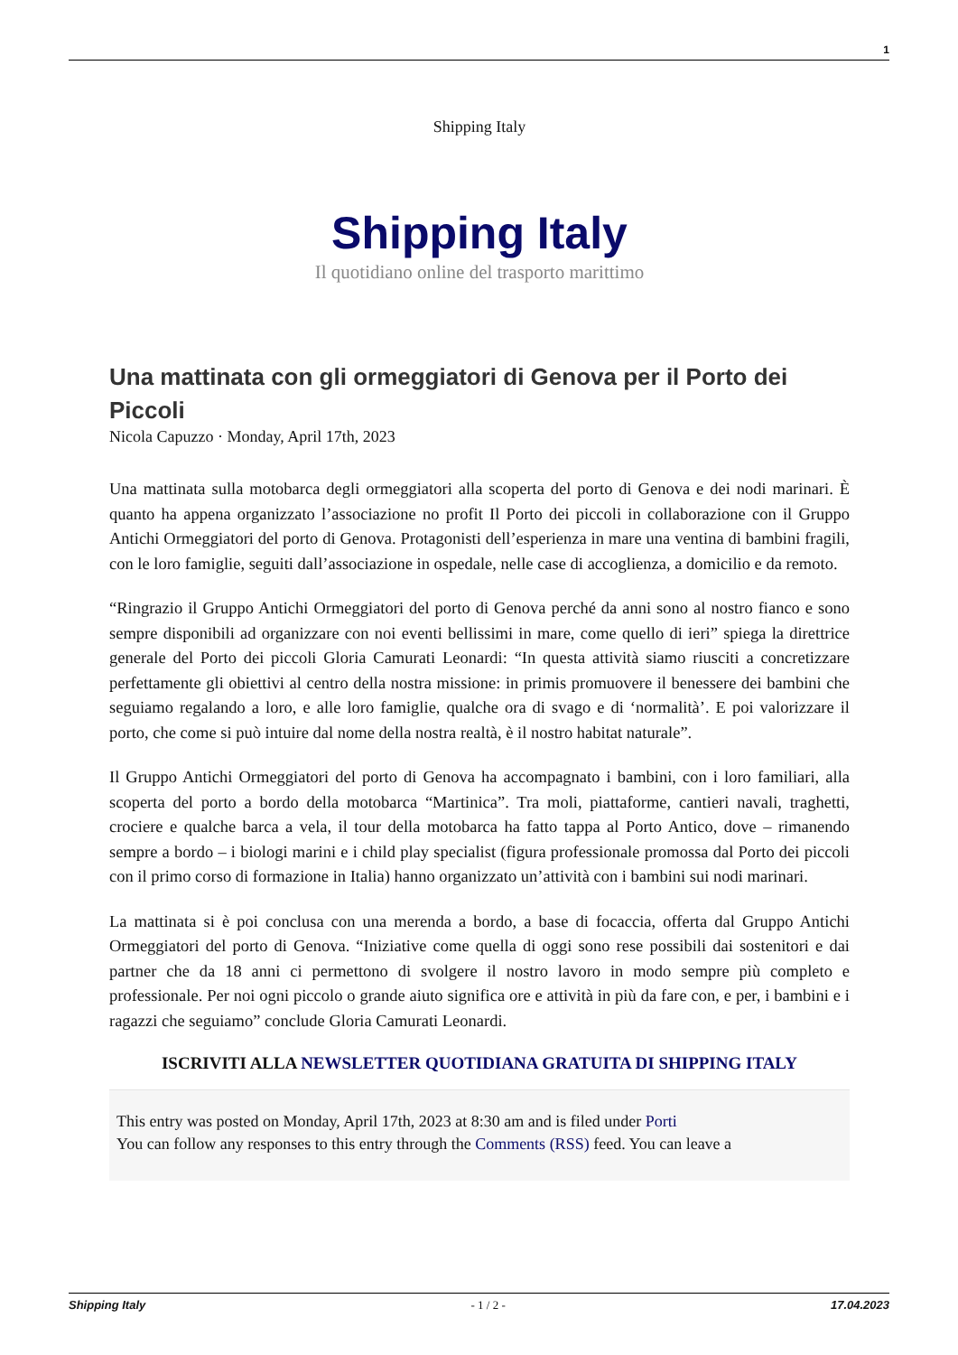1
Shipping Italy
Shipping Italy
Il quotidiano online del trasporto marittimo
Una mattinata con gli ormeggiatori di Genova per il Porto dei Piccoli
Nicola Capuzzo · Monday, April 17th, 2023
Una mattinata sulla motobarca degli ormeggiatori alla scoperta del porto di Genova e dei nodi marinari. È quanto ha appena organizzato l’associazione no profit Il Porto dei piccoli in collaborazione con il Gruppo Antichi Ormeggiatori del porto di Genova. Protagonisti dell’esperienza in mare una ventina di bambini fragili, con le loro famiglie, seguiti dall’associazione in ospedale, nelle case di accoglienza, a domicilio e da remoto.
“Ringrazio il Gruppo Antichi Ormeggiatori del porto di Genova perché da anni sono al nostro fianco e sono sempre disponibili ad organizzare con noi eventi bellissimi in mare, come quello di ieri” spiega la direttrice generale del Porto dei piccoli Gloria Camurati Leonardi: “In questa attività siamo riusciti a concretizzare perfettamente gli obiettivi al centro della nostra missione: in primis promuovere il benessere dei bambini che seguiamo regalando a loro, e alle loro famiglie, qualche ora di svago e di ‘normalità’. E poi valorizzare il porto, che come si può intuire dal nome della nostra realtà, è il nostro habitat naturale”.
Il Gruppo Antichi Ormeggiatori del porto di Genova ha accompagnato i bambini, con i loro familiari, alla scoperta del porto a bordo della motobarca “Martinica”. Tra moli, piattaforme, cantieri navali, traghetti, crociere e qualche barca a vela, il tour della motobarca ha fatto tappa al Porto Antico, dove – rimanendo sempre a bordo – i biologi marini e i child play specialist (figura professionale promossa dal Porto dei piccoli con il primo corso di formazione in Italia) hanno organizzato un’attività con i bambini sui nodi marinari.
La mattinata si è poi conclusa con una merenda a bordo, a base di focaccia, offerta dal Gruppo Antichi Ormeggiatori del porto di Genova. “Iniziative come quella di oggi sono rese possibili dai sostenitori e dai partner che da 18 anni ci permettono di svolgere il nostro lavoro in modo sempre più completo e professionale. Per noi ogni piccolo o grande aiuto significa ore e attività in più da fare con, e per, i bambini e i ragazzi che seguiamo” conclude Gloria Camurati Leonardi.
ISCRIVITI ALLA NEWSLETTER QUOTIDIANA GRATUITA DI SHIPPING ITALY
This entry was posted on Monday, April 17th, 2023 at 8:30 am and is filed under Porti
You can follow any responses to this entry through the Comments (RSS) feed. You can leave a
Shipping Italy - 1 / 2 - 17.04.2023